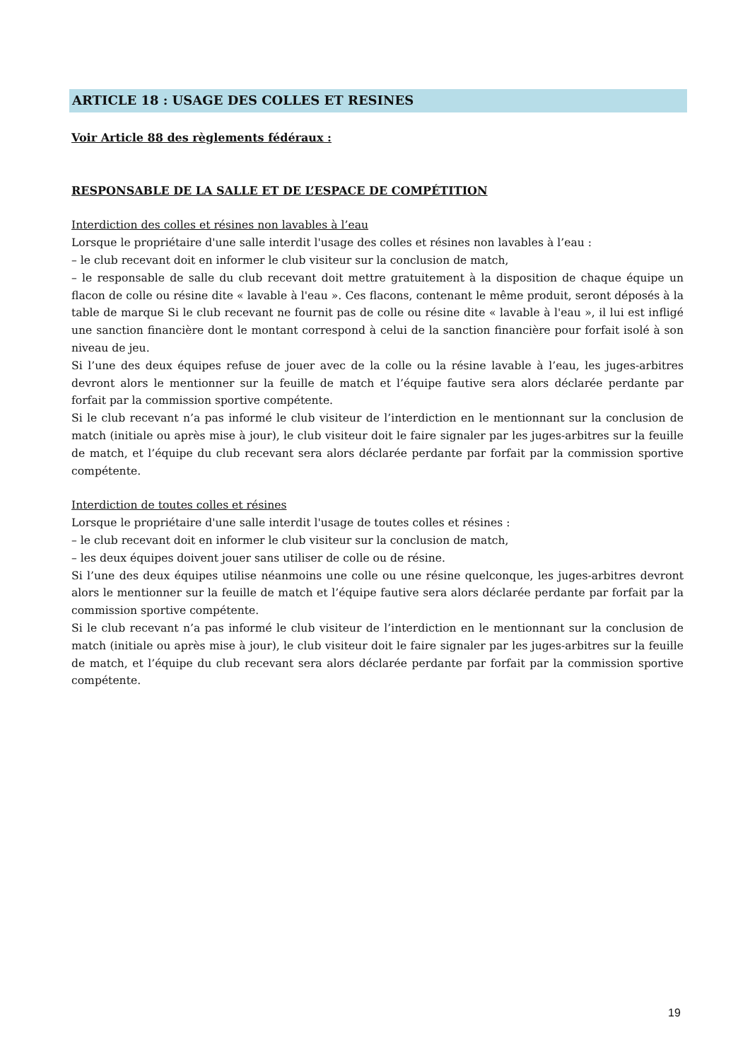ARTICLE 18 : USAGE DES COLLES ET RESINES
Voir Article 88 des règlements fédéraux :
RESPONSABLE DE LA SALLE ET DE L’ESPACE DE COMPÉTITION
Interdiction des colles et résines non lavables à l’eau
Lorsque le propriétaire d'une salle interdit l'usage des colles et résines non lavables à l’eau :
– le club recevant doit en informer le club visiteur sur la conclusion de match,
– le responsable de salle du club recevant doit mettre gratuitement à la disposition de chaque équipe un flacon de colle ou résine dite « lavable à l'eau ». Ces flacons, contenant le même produit, seront déposés à la table de marque Si le club recevant ne fournit pas de colle ou résine dite « lavable à l'eau », il lui est infligé une sanction financière dont le montant correspond à celui de la sanction financière pour forfait isolé à son niveau de jeu.
Si l’une des deux équipes refuse de jouer avec de la colle ou la résine lavable à l’eau, les juges-arbitres devront alors le mentionner sur la feuille de match et l’équipe fautive sera alors déclarée perdante par forfait par la commission sportive compétente.
Si le club recevant n’a pas informé le club visiteur de l’interdiction en le mentionnant sur la conclusion de match (initiale ou après mise à jour), le club visiteur doit le faire signaler par les juges-arbitres sur la feuille de match, et l’équipe du club recevant sera alors déclarée perdante par forfait par la commission sportive compétente.
Interdiction de toutes colles et résines
Lorsque le propriétaire d'une salle interdit l'usage de toutes colles et résines :
– le club recevant doit en informer le club visiteur sur la conclusion de match,
– les deux équipes doivent jouer sans utiliser de colle ou de résine.
Si l’une des deux équipes utilise néanmoins une colle ou une résine quelconque, les juges-arbitres devront alors le mentionner sur la feuille de match et l’équipe fautive sera alors déclarée perdante par forfait par la commission sportive compétente.
Si le club recevant n’a pas informé le club visiteur de l’interdiction en le mentionnant sur la conclusion de match (initiale ou après mise à jour), le club visiteur doit le faire signaler par les juges-arbitres sur la feuille de match, et l’équipe du club recevant sera alors déclarée perdante par forfait par la commission sportive compétente.
19